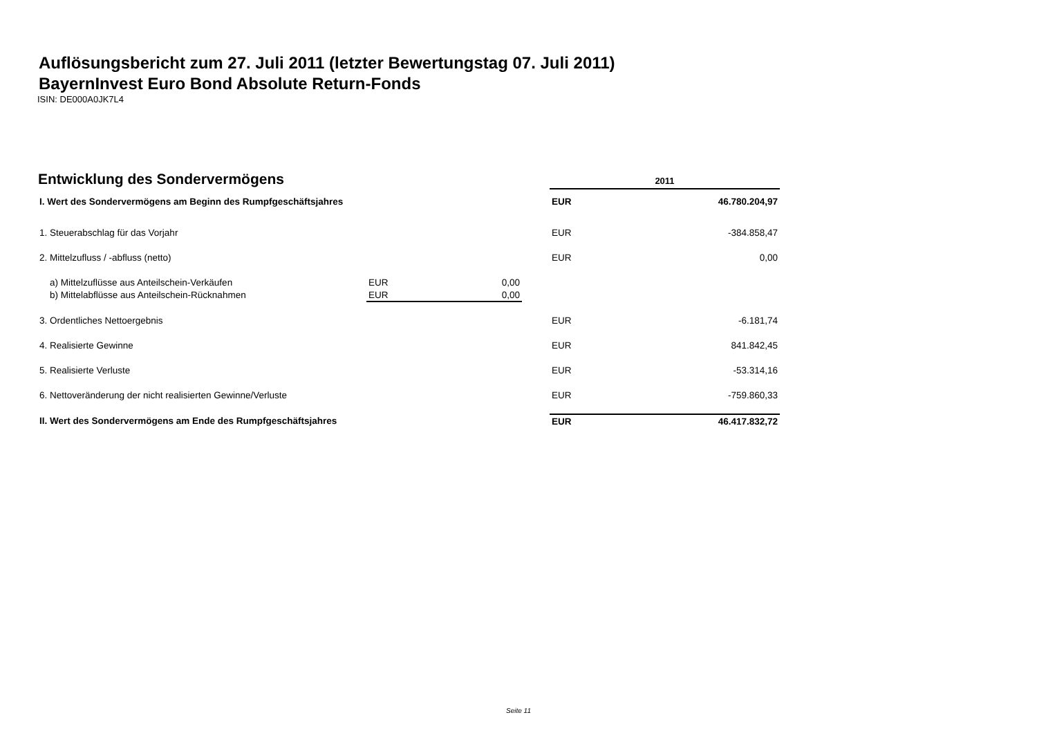Auflösungsbericht zum 27. Juli 2011 (letzter Bewertungstag 07. Juli 2011)
BayernInvest Euro Bond Absolute Return-Fonds
ISIN: DE000A0JK7L4
Entwicklung des Sondervermögens
| | | | 2011 | |
| I. Wert des Sondervermögens am Beginn des Rumpfgeschäftsjahres | | | EUR | 46.780.204,97 |
| 1. Steuerabschlag für das Vorjahr | | | EUR | -384.858,47 |
| 2. Mittelzufluss / -abfluss (netto) | | | EUR | 0,00 |
| a) Mittelzuflüsse aus Anteilschein-Verkäufen | EUR 0,00 | | | |
| b) Mittelabflüsse aus Anteilschein-Rücknahmen | EUR 0,00 | | | |
| 3. Ordentliches Nettoergebnis | | | EUR | -6.181,74 |
| 4. Realisierte Gewinne | | | EUR | 841.842,45 |
| 5. Realisierte Verluste | | | EUR | -53.314,16 |
| 6. Nettoveränderung der nicht realisierten Gewinne/Verluste | | | EUR | -759.860,33 |
| II. Wert des Sondervermögens am Ende des Rumpfgeschäftsjahres | | | EUR | 46.417.832,72 |
Seite 11